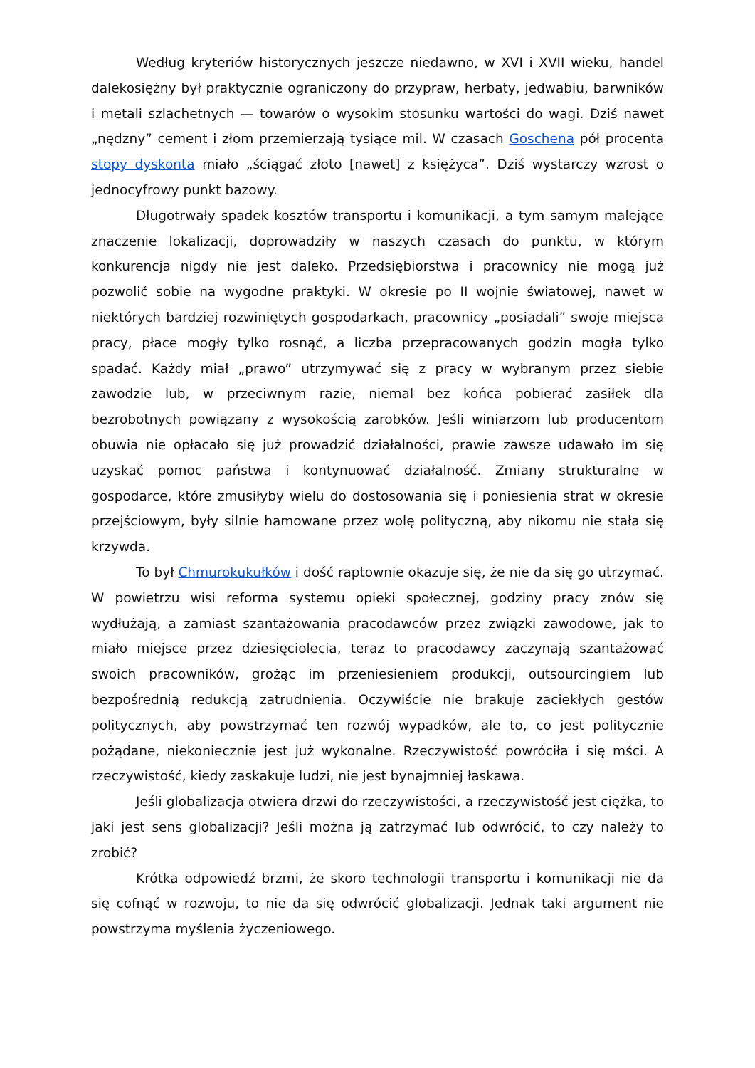Według kryteriów historycznych jeszcze niedawno, w XVI i XVII wieku, handel dalekosiężny był praktycznie ograniczony do przypraw, herbaty, jedwabiu, barwników i metali szlachetnych — towarów o wysokim stosunku wartości do wagi. Dziś nawet „nędzny” cement i złom przemierzają tysiące mil. W czasach Goschena pół procenta stopy dyskonta miało „ściągać złoto [nawet] z księżyca”. Dziś wystarczy wzrost o jednocyfrowy punkt bazowy.
Długotrwały spadek kosztów transportu i komunikacji, a tym samym malejące znaczenie lokalizacji, doprowadziły w naszych czasach do punktu, w którym konkurencja nigdy nie jest daleko. Przedsiębiorstwa i pracownicy nie mogą już pozwolić sobie na wygodne praktyki. W okresie po II wojnie światowej, nawet w niektórych bardziej rozwiniętych gospodarkach, pracownicy „posiadali” swoje miejsca pracy, płace mogły tylko rosnąć, a liczba przepracowanych godzin mogła tylko spadać. Każdy miał „prawo” utrzymywać się z pracy w wybranym przez siebie zawodzie lub, w przeciwnym razie, niemal bez końca pobierać zasiłek dla bezrobotnych powiązany z wysokością zarobków. Jeśli winiarzom lub producentom obuwia nie opłacało się już prowadzić działalności, prawie zawsze udawało im się uzyskać pomoc państwa i kontynuować działalność. Zmiany strukturalne w gospodarce, które zmusiłyby wielu do dostosowania się i poniesienia strat w okresie przejściowym, były silnie hamowane przez wolę polityczną, aby nikomu nie stała się krzywda.
To był Chmurokukułków i dość raptownie okazuje się, że nie da się go utrzymać. W powietrzu wisi reforma systemu opieki społecznej, godziny pracy znów się wydłużają, a zamiast szantażowania pracodawców przez związki zawodowe, jak to miało miejsce przez dziesięciolecia, teraz to pracodawcy zaczynają szantażować swoich pracowników, grożąc im przeniesieniem produkcji, outsourcingiem lub bezpośrednią redukcją zatrudnienia. Oczywiście nie brakuje zaciekłych gestów politycznych, aby powstrzymać ten rozwój wypadków, ale to, co jest politycznie pożądane, niekoniecznie jest już wykonalne. Rzeczywistość powróciła i się mści. A rzeczywistość, kiedy zaskakuje ludzi, nie jest bynajmniej łaskawa.
Jeśli globalizacja otwiera drzwi do rzeczywistości, a rzeczywistość jest ciężka, to jaki jest sens globalizacji? Jeśli można ją zatrzymać lub odwrócić, to czy należy to zrobić?
Krótka odpowiedź brzmi, że skoro technologii transportu i komunikacji nie da się cofnąć w rozwoju, to nie da się odwrócić globalizacji. Jednak taki argument nie powstrzyma myślenia życzeniowego.